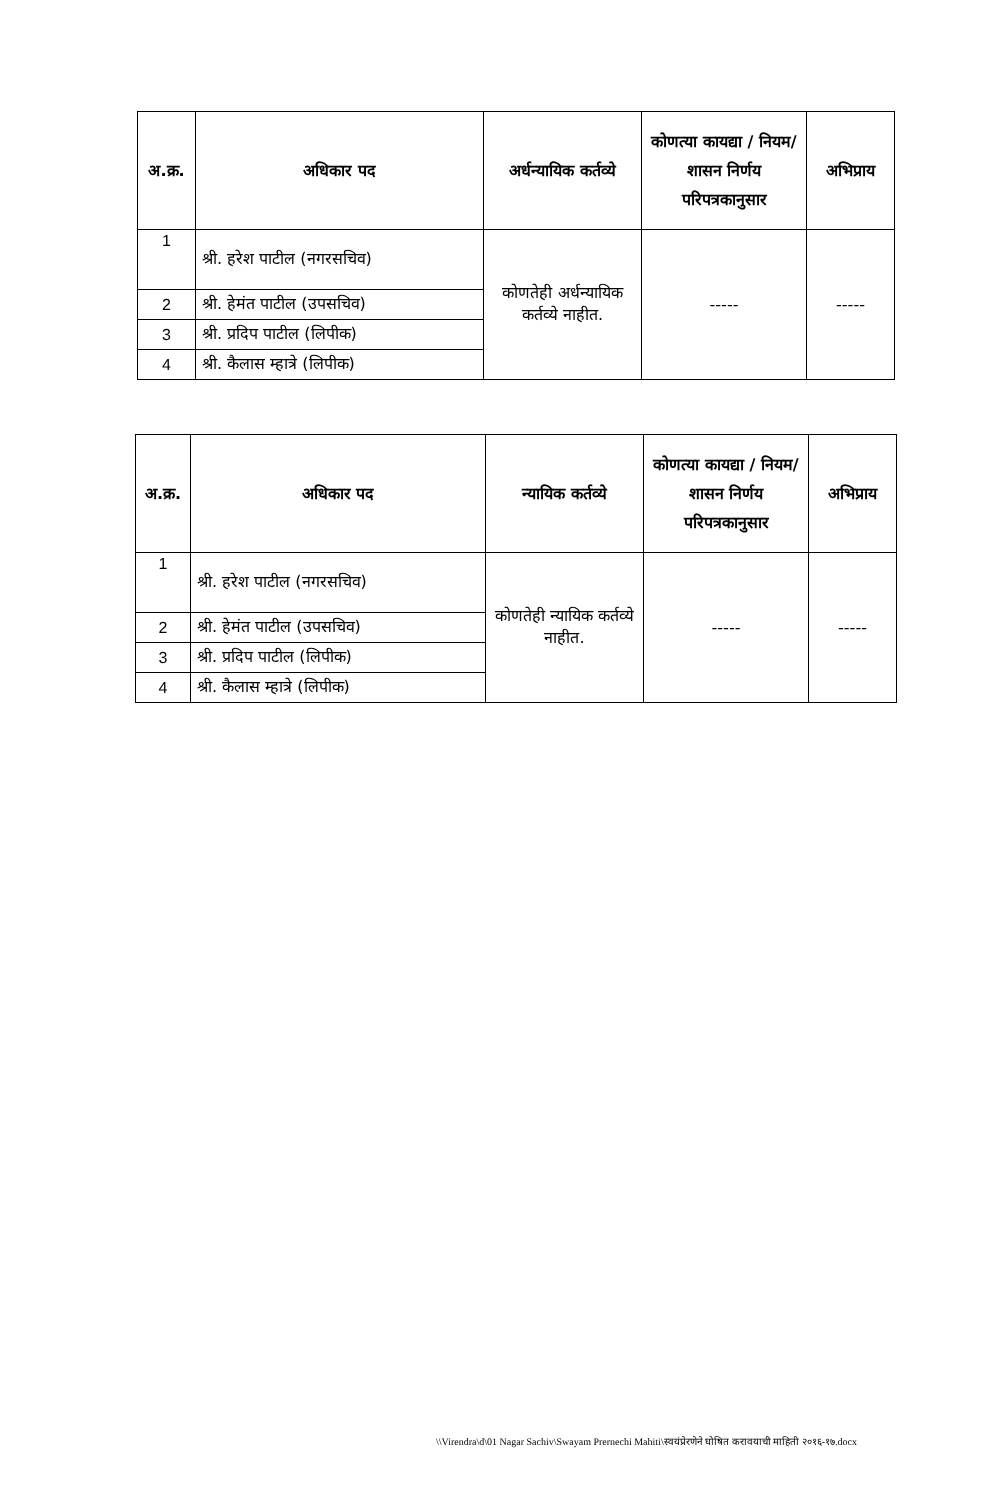| अ.क्र. | अधिकार पद | अर्धन्यायिक कर्तव्ये | कोणत्या कायद्या / नियम/ शासन निर्णय परिपत्रकानुसार | अभिप्राय |
| --- | --- | --- | --- | --- |
| 1 | श्री. हरेश पाटील (नगरसचिव) | कोणतेही अर्धन्यायिक कर्तव्ये नाहीत. | ----- | ----- |
| 2 | श्री. हेमंत पाटील (उपसचिव) | | | |
| 3 | श्री. प्रदिप पाटील (लिपीक) | | | |
| 4 | श्री. कैलास म्हात्रे (लिपीक) | | | |
| अ.क्र. | अधिकार पद | न्यायिक कर्तव्ये | कोणत्या कायद्या / नियम/ शासन निर्णय परिपत्रकानुसार | अभिप्राय |
| --- | --- | --- | --- | --- |
| 1 | श्री. हरेश पाटील (नगरसचिव) | कोणतेही न्यायिक कर्तव्ये नाहीत. | ----- | ----- |
| 2 | श्री. हेमंत पाटील (उपसचिव) | | | |
| 3 | श्री. प्रदिप पाटील (लिपीक) | | | |
| 4 | श्री. कैलास म्हात्रे (लिपीक) | | | |
\\Virendra\d\01 Nagar Sachiv\Swayam Prernechi Mahiti\स्वयंप्रेरणेने घोषित करावयाची माहिती २०१६-१७.docx